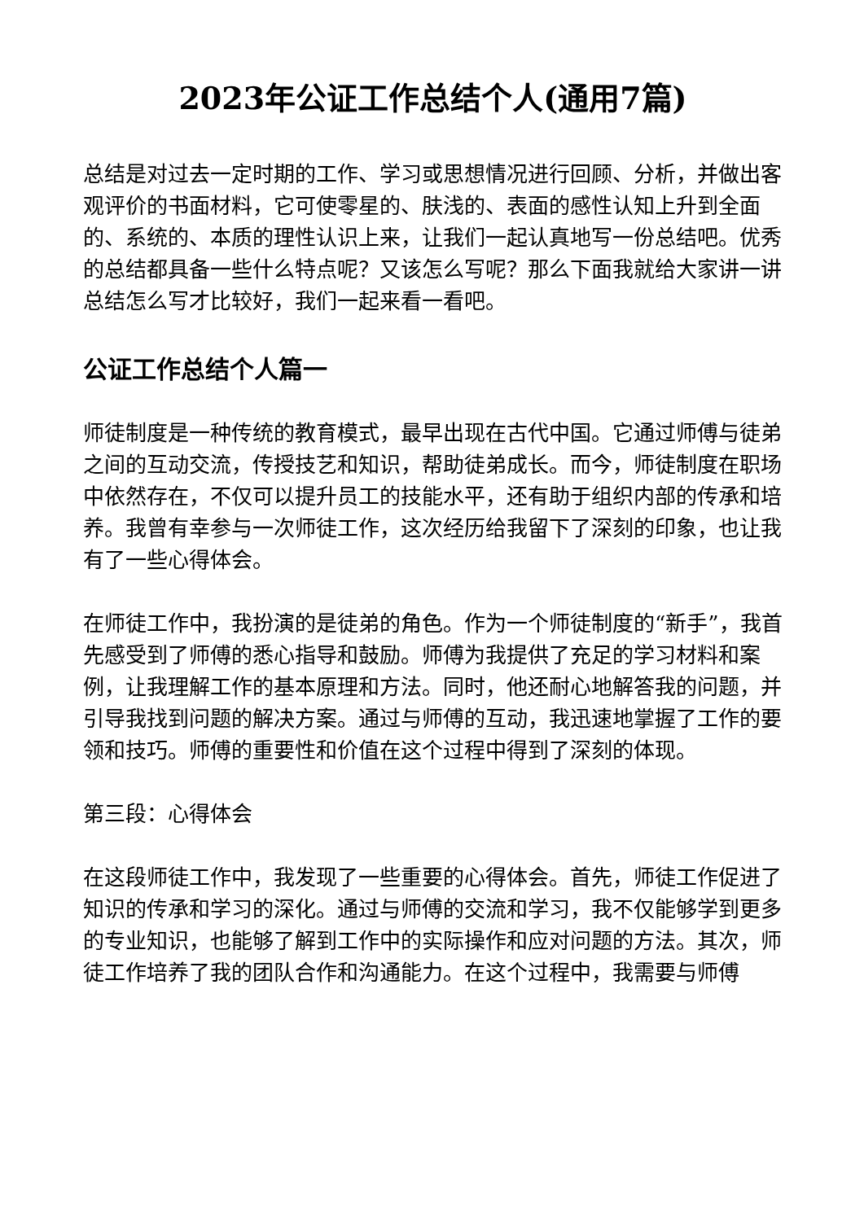2023年公证工作总结个人(通用7篇)
总结是对过去一定时期的工作、学习或思想情况进行回顾、分析，并做出客观评价的书面材料，它可使零星的、肤浅的、表面的感性认知上升到全面的、系统的、本质的理性认识上来，让我们一起认真地写一份总结吧。优秀的总结都具备一些什么特点呢？又该怎么写呢？那么下面我就给大家讲一讲总结怎么写才比较好，我们一起来看一看吧。
公证工作总结个人篇一
师徒制度是一种传统的教育模式，最早出现在古代中国。它通过师傅与徒弟之间的互动交流，传授技艺和知识，帮助徒弟成长。而今，师徒制度在职场中依然存在，不仅可以提升员工的技能水平，还有助于组织内部的传承和培养。我曾有幸参与一次师徒工作，这次经历给我留下了深刻的印象，也让我有了一些心得体会。
在师徒工作中，我扮演的是徒弟的角色。作为一个师徒制度的“新手”，我首先感受到了师傅的悉心指导和鼓励。师傅为我提供了充足的学习材料和案例，让我理解工作的基本原理和方法。同时，他还耐心地解答我的问题，并引导我找到问题的解决方案。通过与师傅的互动，我迅速地掌握了工作的要领和技巧。师傅的重要性和价值在这个过程中得到了深刻的体现。
第三段：心得体会
在这段师徒工作中，我发现了一些重要的心得体会。首先，师徒工作促进了知识的传承和学习的深化。通过与师傅的交流和学习，我不仅能够学到更多的专业知识，也能够了解到工作中的实际操作和应对问题的方法。其次，师徒工作培养了我的团队合作和沟通能力。在这个过程中，我需要与师傅